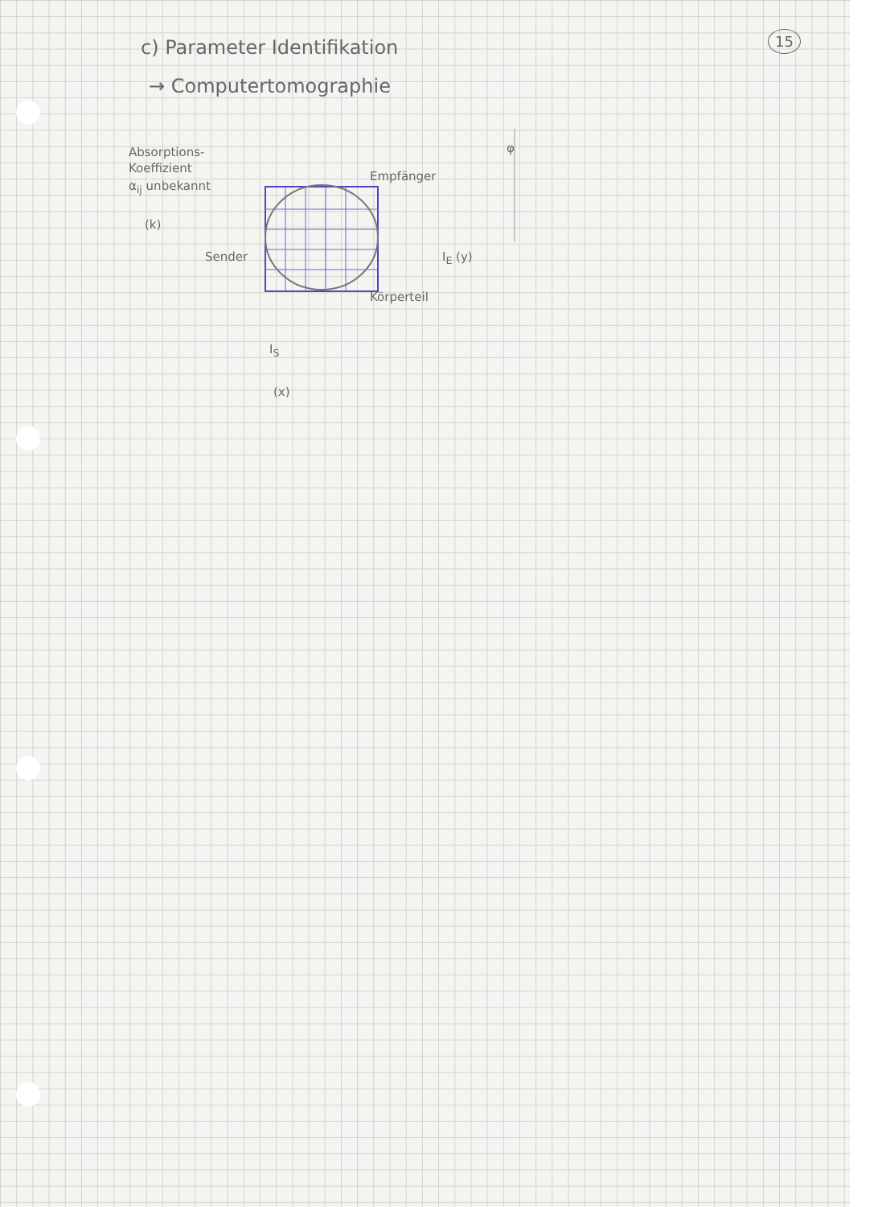15
c) Parameter Identifikation
→ Computertomographie
Absorptions-
Koeffizient
α<sub>ij</sub> unbekannt
(k)
Sender
Empfänger
φ
I<sub>E</sub> (y)
Körperteil
I<sub>S</sub>
(x)